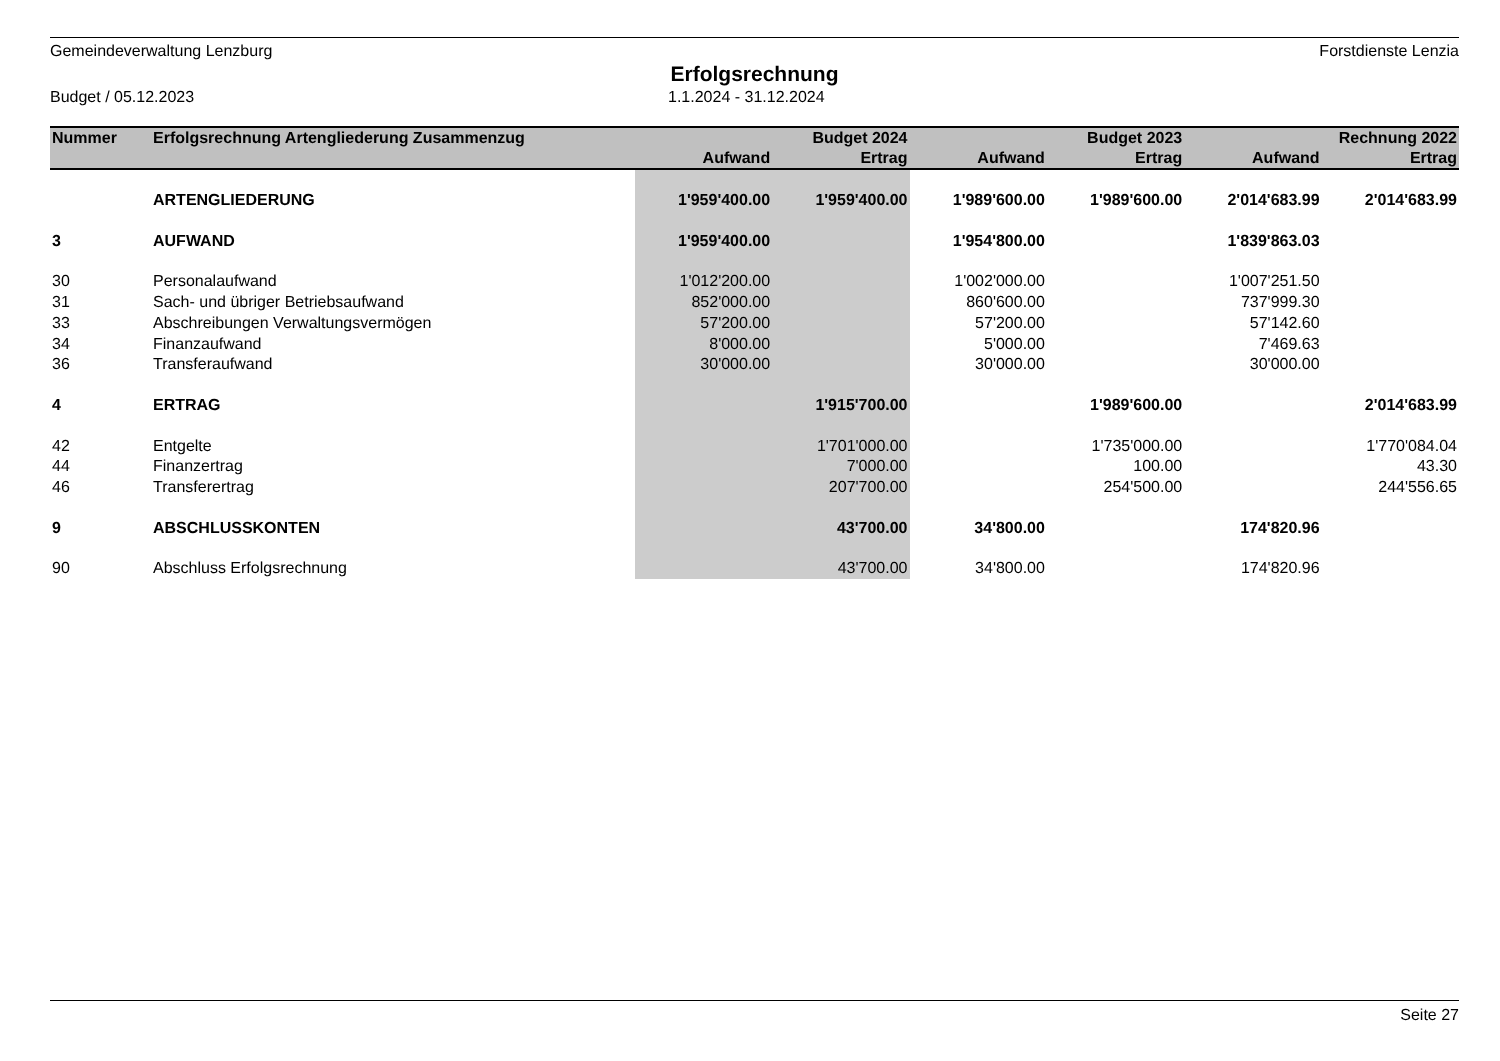Gemeindeverwaltung Lenzburg Forstdienste Lenzia
Erfolgsrechnung
Budget / 05.12.2023 1.1.2024 - 31.12.2024
| Nummer | Erfolgsrechnung Artengliederung Zusammenzug | Budget 2024 | | Budget 2023 | | Rechnung 2022 | |
| --- | --- | --- | --- | --- | --- | --- | --- |
| | | Aufwand | Ertrag | Aufwand | Ertrag | Aufwand | Ertrag |
| | ARTENGLIEDERUNG | 1'959'400.00 | 1'959'400.00 | 1'989'600.00 | 1'989'600.00 | 2'014'683.99 | 2'014'683.99 |
| 3 | AUFWAND | 1'959'400.00 | | 1'954'800.00 | | 1'839'863.03 | |
| 30 | Personalaufwand | 1'012'200.00 | | 1'002'000.00 | | 1'007'251.50 | |
| 31 | Sach- und übriger Betriebsaufwand | 852'000.00 | | 860'600.00 | | 737'999.30 | |
| 33 | Abschreibungen Verwaltungsvermögen | 57'200.00 | | 57'200.00 | | 57'142.60 | |
| 34 | Finanzaufwand | 8'000.00 | | 5'000.00 | | 7'469.63 | |
| 36 | Transferaufwand | 30'000.00 | | 30'000.00 | | 30'000.00 | |
| 4 | ERTRAG | | 1'915'700.00 | | 1'989'600.00 | | 2'014'683.99 |
| 42 | Entgelte | | 1'701'000.00 | | 1'735'000.00 | | 1'770'084.04 |
| 44 | Finanzertrag | | 7'000.00 | | 100.00 | | 43.30 |
| 46 | Transferertrag | | 207'700.00 | | 254'500.00 | | 244'556.65 |
| 9 | ABSCHLUSSKONTEN | | 43'700.00 | 34'800.00 | | 174'820.96 | |
| 90 | Abschluss Erfolgsrechnung | | 43'700.00 | 34'800.00 | | 174'820.96 | |
Seite 27